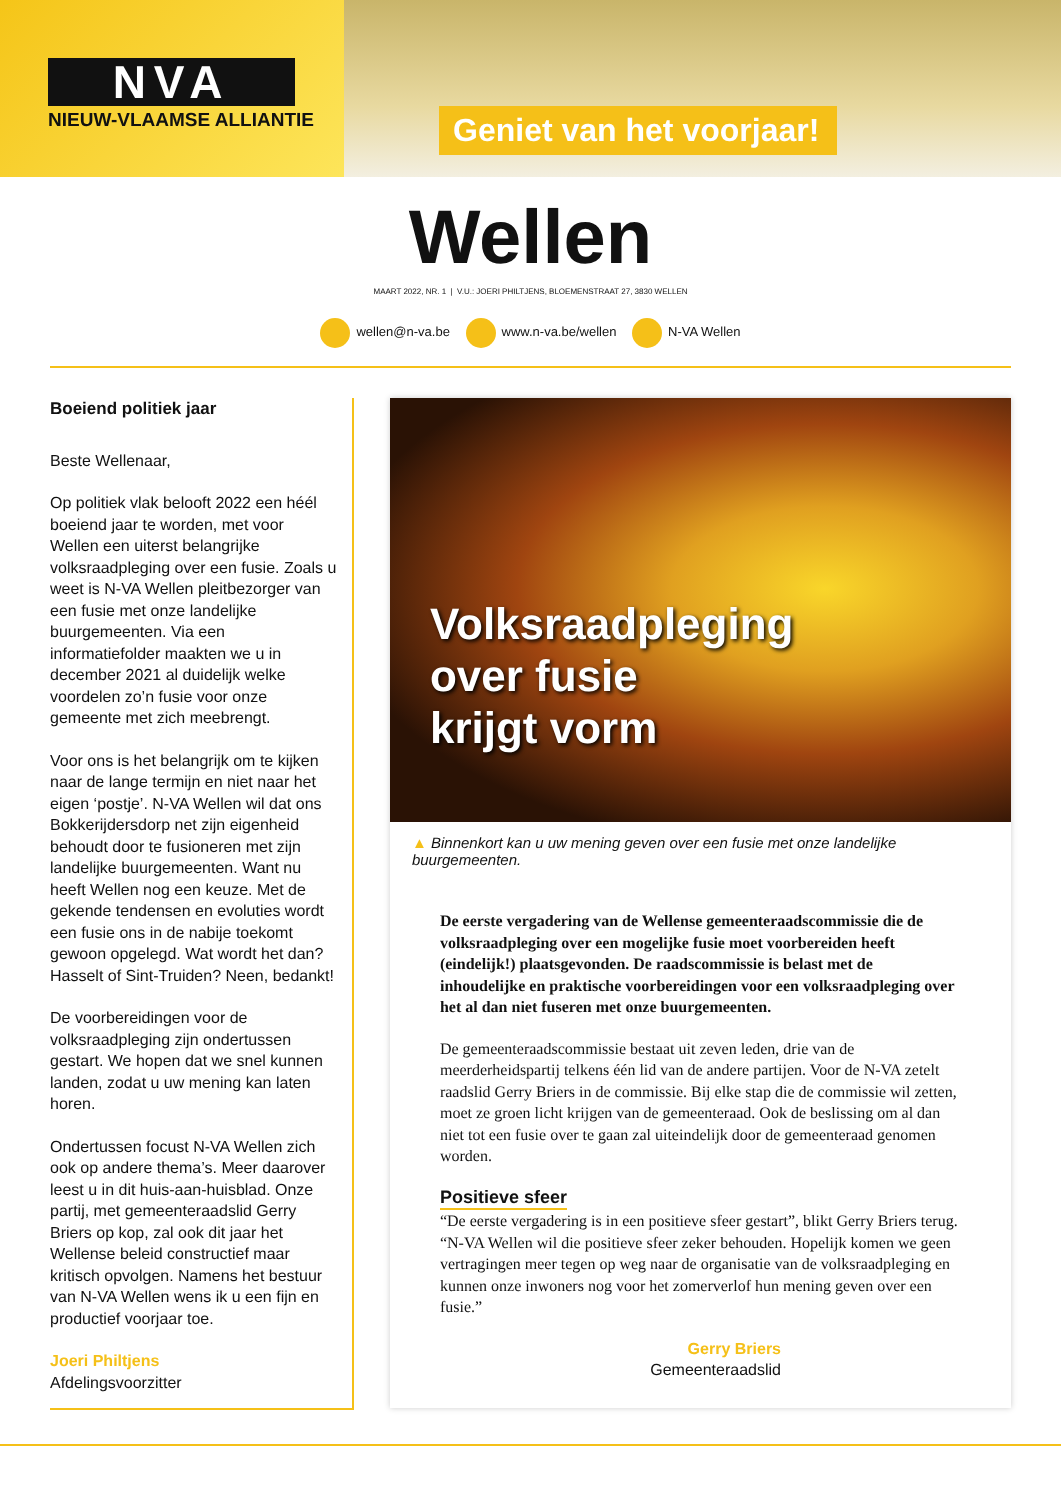NVA
NIEUW-VLAAMSE ALLIANTIE
Geniet van het voorjaar!
Wellen
MAART 2022, NR. 1 | V.U.: JOERI PHILTJENS, BLOEMENSTRAAT 27, 3830 WELLEN
wellen@n-va.be www.n-va.be/wellen N-VA Wellen
Boeiend politiek jaar
Beste Wellenaar,
Op politiek vlak belooft 2022 een héél boeiend jaar te worden, met voor Wellen een uiterst belangrijke volksraadpleging over een fusie. Zoals u weet is N-VA Wellen pleitbezorger van een fusie met onze landelijke buurgemeenten. Via een informatiefolder maakten we u in december 2021 al duidelijk welke voordelen zo’n fusie voor onze gemeente met zich meebrengt.
Voor ons is het belangrijk om te kijken naar de lange termijn en niet naar het eigen ‘postje’. N-VA Wellen wil dat ons Bokkerijdersdorp net zijn eigenheid behoudt door te fusioneren met zijn landelijke buurgemeenten. Want nu heeft Wellen nog een keuze. Met de gekende tendensen en evoluties wordt een fusie ons in de nabije toekomt gewoon opgelegd. Wat wordt het dan? Hasselt of Sint-Truiden? Neen, bedankt!
De voorbereidingen voor de volksraadpleging zijn ondertussen gestart. We hopen dat we snel kunnen landen, zodat u uw mening kan laten horen.
Ondertussen focust N-VA Wellen zich ook op andere thema’s. Meer daarover leest u in dit huis-aan-huisblad. Onze partij, met gemeenteraadslid Gerry Briers op kop, zal ook dit jaar het Wellense beleid constructief maar kritisch opvolgen. Namens het bestuur van N-VA Wellen wens ik u een fijn en productief voorjaar toe.
Joeri Philtjens
Afdelingsvoorzitter
Volksraadpleging
over fusie
krijgt vorm
▲ Binnenkort kan u uw mening geven over een fusie met onze landelijke buurgemeenten.
De eerste vergadering van de Wellense gemeenteraadscommissie die de volksraadpleging over een mogelijke fusie moet voorbereiden heeft (eindelijk!) plaatsgevonden. De raadscommissie is belast met de inhoudelijke en praktische voorbereidingen voor een volksraadpleging over het al dan niet fuseren met onze buurgemeenten.
De gemeenteraadscommissie bestaat uit zeven leden, drie van de meerderheidspartij telkens één lid van de andere partijen. Voor de N-VA zetelt raadslid Gerry Briers in de commissie. Bij elke stap die de commissie wil zetten, moet ze groen licht krijgen van de gemeenteraad. Ook de beslissing om al dan niet tot een fusie over te gaan zal uiteindelijk door de gemeenteraad genomen worden.
Positieve sfeer
“De eerste vergadering is in een positieve sfeer gestart”, blikt Gerry Briers terug. “N-VA Wellen wil die positieve sfeer zeker behouden. Hopelijk komen we geen vertragingen meer tegen op weg naar de organisatie van de volksraadpleging en kunnen onze inwoners nog voor het zomerverlof hun mening geven over een fusie.”
Gerry Briers
Gemeenteraadslid